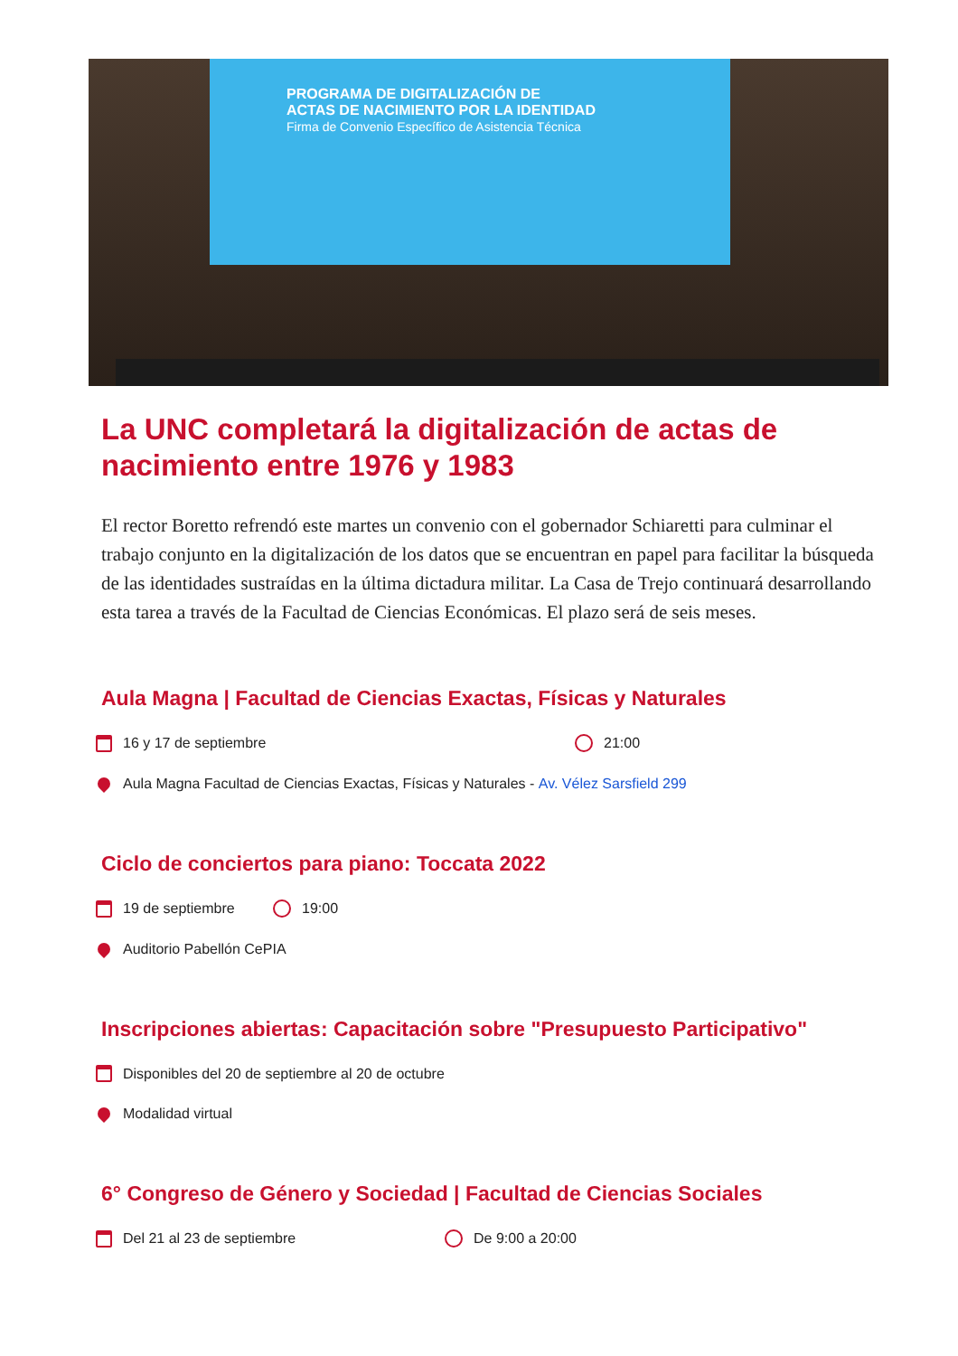PROGRAMA DE DIGITALIZACIÓN DE
ACTAS DE NACIMIENTO POR LA IDENTIDAD
Firma de Convenio Específico de Asistencia Técnica
La UNC completará la digitalización de actas de nacimiento entre 1976 y 1983
El rector Boretto refrendó este martes un convenio con el gobernador Schiaretti para culminar el trabajo conjunto en la digitalización de los datos que se encuentran en papel para facilitar la búsqueda de las identidades sustraídas en la última dictadura militar. La Casa de Trejo continuará desarrollando esta tarea a través de la Facultad de Ciencias Económicas. El plazo será de seis meses.
Aula Magna | Facultad de Ciencias Exactas, Físicas y Naturales
16 y 17 de septiembre 21:00
Aula Magna Facultad de Ciencias Exactas, Físicas y Naturales - Av. Vélez Sarsfield 299
Ciclo de conciertos para piano: Toccata 2022
19 de septiembre 19:00
Auditorio Pabellón CePIA
Inscripciones abiertas: Capacitación sobre "Presupuesto Participativo"
Disponibles del 20 de septiembre al 20 de octubre
Modalidad virtual
6° Congreso de Género y Sociedad | Facultad de Ciencias Sociales
Del 21 al 23 de septiembre De 9:00 a 20:00